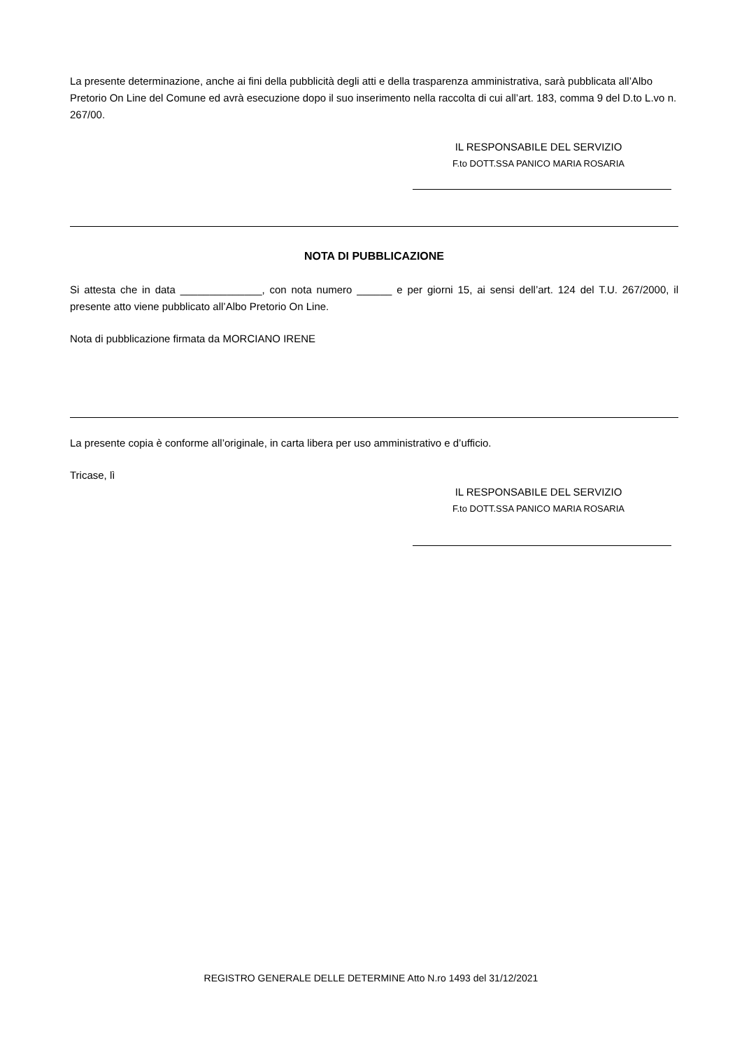La presente determinazione, anche ai fini della pubblicità degli atti e della trasparenza amministrativa, sarà pubblicata all’Albo Pretorio On Line del Comune ed avrà esecuzione dopo il suo inserimento nella raccolta di cui all’art. 183, comma 9 del D.to L.vo n. 267/00.
IL RESPONSABILE DEL SERVIZIO
F.to DOTT.SSA PANICO MARIA ROSARIA
NOTA DI PUBBLICAZIONE
Si attesta che in data ______________, con nota numero ______ e per giorni 15, ai sensi dell’art. 124 del T.U. 267/2000, il presente atto viene pubblicato all’Albo Pretorio On Line.
Nota di pubblicazione firmata da MORCIANO IRENE
La presente copia è conforme all’originale, in carta libera per uso amministrativo e d’ufficio.
Tricase, lì
IL RESPONSABILE DEL SERVIZIO
F.to DOTT.SSA PANICO MARIA ROSARIA
REGISTRO GENERALE DELLE DETERMINE Atto N.ro 1493 del 31/12/2021